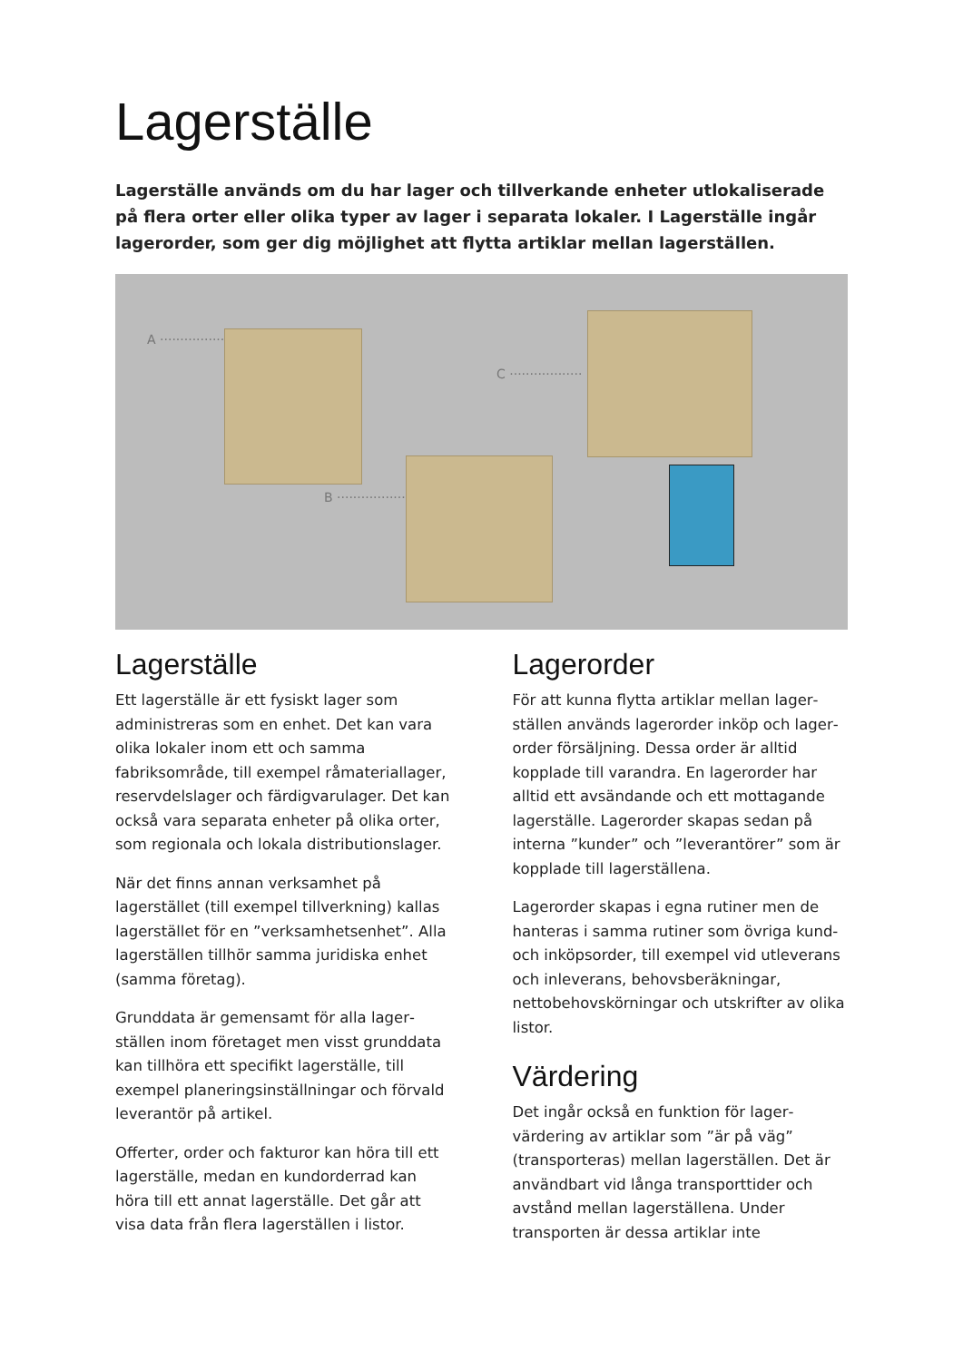Lagerställe
Lagerställe används om du har lager och tillverkande enheter utlokaliserade på flera orter eller olika typer av lager i separata lokaler. I Lagerställe ingår lagerorder, som ger dig möjlighet att flytta artiklar mellan lagerställen.
A ··················
C ··················
B ··················
Lagerställe
Ett lagerställe är ett fysiskt lager som administreras som en enhet. Det kan vara olika lokaler inom ett och samma fabriksområde, till exempel råmateriallager, reservdelslager och färdigvarulager. Det kan också vara separata enheter på olika orter, som regionala och lokala distributionslager.
När det finns annan verksamhet på lagerstället (till exempel tillverkning) kallas lagerstället för en ”verksamhetsenhet”. Alla lagerställen tillhör samma juridiska enhet (samma företag).
Grunddata är gemensamt för alla lager­ställen inom företaget men visst grunddata kan tillhöra ett specifikt lagerställe, till exempel planeringsinställningar och förvald leverantör på artikel.
Offerter, order och fakturor kan höra till ett lagerställe, medan en kundorderrad kan höra till ett annat lagerställe. Det går att visa data från flera lagerställen i listor.
Lagerorder
För att kunna flytta artiklar mellan lager­ställen används lagerorder inköp och lager­order försäljning. Dessa order är alltid kopplade till varandra. En lagerorder har alltid ett avsändande och ett mottagande lagerställe. Lagerorder skapas sedan på interna ”kunder” och ”leverantörer” som är kopplade till lagerställena.
Lagerorder skapas i egna rutiner men de hanteras i samma rutiner som övriga kund- och inköpsorder, till exempel vid utleverans och inleverans, behovsberäkningar, nettobehovskörningar och utskrifter av olika listor.
Värdering
Det ingår också en funktion för lager­värdering av artiklar som ”är på väg” (transporteras) mellan lagerställen. Det är användbart vid långa transporttider och avstånd mellan lagerställena. Under transporten är dessa artiklar inte